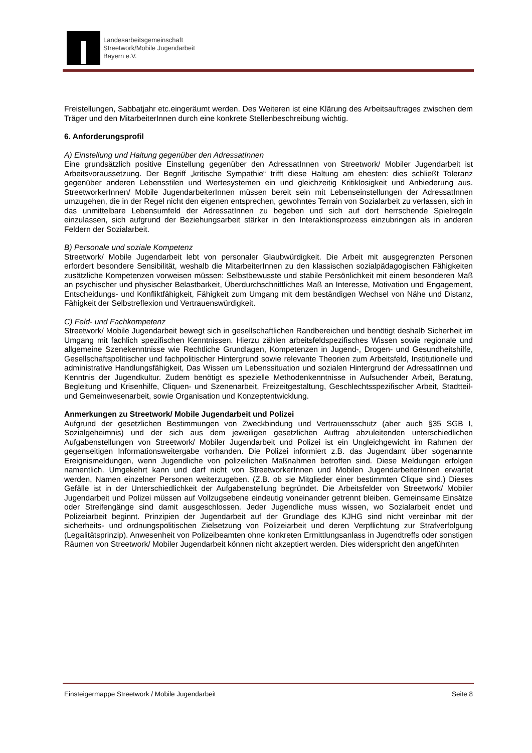Landesarbeitsgemeinschaft
Streetwork/Mobile Jugendarbeit
Bayern e.V.
Freistellungen, Sabbatjahr etc.eingeräumt werden. Des Weiteren ist eine Klärung des Arbeitsauftrages zwischen dem Träger und den MitarbeiterInnen durch eine konkrete Stellenbeschreibung wichtig.
6. Anforderungsprofil
A) Einstellung und Haltung gegenüber den AdressatInnen
Eine grundsätzlich positive Einstellung gegenüber den AdressatInnen von Streetwork/ Mobiler Jugendarbeit ist Arbeitsvoraussetzung. Der Begriff „kritische Sympathie“ trifft diese Haltung am ehesten: dies schließt Toleranz gegenüber anderen Lebensstilen und Wertesystemen ein und gleichzeitig Kritiklosigkeit und Anbiederung aus. StreetworkerInnen/ Mobile JugendarbeiterInnen müssen bereit sein mit Lebenseinstellungen der AdressatInnen umzugehen, die in der Regel nicht den eigenen entsprechen, gewohntes Terrain von Sozialarbeit zu verlassen, sich in das unmittelbare Lebensumfeld der AdressatInnen zu begeben und sich auf dort herrschende Spielregeln einzulassen, sich aufgrund der Beziehungsarbeit stärker in den Interaktionsprozess einzubringen als in anderen Feldern der Sozialarbeit.
B) Personale und soziale Kompetenz
Streetwork/ Mobile Jugendarbeit lebt von personaler Glaubwürdigkeit. Die Arbeit mit ausgegrenzten Personen erfordert besondere Sensibilität, weshalb die MitarbeiterInnen zu den klassischen sozialpädagogischen Fähigkeiten zusätzliche Kompetenzen vorweisen müssen: Selbstbewusste und stabile Persönlichkeit mit einem besonderen Maß an psychischer und physischer Belastbarkeit, Überdurchschnittliches Maß an Interesse, Motivation und Engagement, Entscheidungs- und Konfliktfähigkeit, Fähigkeit zum Umgang mit dem beständigen Wechsel von Nähe und Distanz, Fähigkeit der Selbstreflexion und Vertrauenswürdigkeit.
C) Feld- und Fachkompetenz
Streetwork/ Mobile Jugendarbeit bewegt sich in gesellschaftlichen Randbereichen und benötigt deshalb Sicherheit im Umgang mit fachlich spezifischen Kenntnissen. Hierzu zählen arbeitsfeldspezifisches Wissen sowie regionale und allgemeine Szenekenntnisse wie Rechtliche Grundlagen, Kompetenzen in Jugend-, Drogen- und Gesundheitshilfe, Gesellschaftspolitischer und fachpolitischer Hintergrund sowie relevante Theorien zum Arbeitsfeld, Institutionelle und administrative Handlungsfähigkeit, Das Wissen um Lebenssituation und sozialen Hintergrund der AdressatInnen und Kenntnis der Jugendkultur. Zudem benötigt es spezielle Methodenkenntnisse in Aufsuchender Arbeit, Beratung, Begleitung und Krisenhilfe, Cliquen- und Szenenarbeit, Freizeitgestaltung, Geschlechtsspezifischer Arbeit, Stadtteil- und Gemeinwesenarbeit, sowie Organisation und Konzeptentwicklung.
Anmerkungen zu Streetwork/ Mobile Jugendarbeit und Polizei
Aufgrund der gesetzlichen Bestimmungen von Zweckbindung und Vertrauensschutz (aber auch §35 SGB I, Sozialgeheimnis) und der sich aus dem jeweiligen gesetzlichen Auftrag abzuleitenden unterschiedlichen Aufgabenstellungen von Streetwork/ Mobiler Jugendarbeit und Polizei ist ein Ungleichgewicht im Rahmen der gegenseitigen Informationsweitergabe vorhanden. Die Polizei informiert z.B. das Jugendamt über sogenannte Ereignismeldungen, wenn Jugendliche von polizeilichen Maßnahmen betroffen sind. Diese Meldungen erfolgen namentlich. Umgekehrt kann und darf nicht von StreetworkerInnen und Mobilen JugendarbeiterInnen erwartet werden, Namen einzelner Personen weiterzugeben. (Z.B. ob sie Mitglieder einer bestimmten Clique sind.) Dieses Gefälle ist in der Unterschiedlichkeit der Aufgabenstellung begründet. Die Arbeitsfelder von Streetwork/ Mobiler Jugendarbeit und Polizei müssen auf Vollzugsebene eindeutig voneinander getrennt bleiben. Gemeinsame Einsätze oder Streifengänge sind damit ausgeschlossen. Jeder Jugendliche muss wissen, wo Sozialarbeit endet und Polizeiarbeit beginnt. Prinzipien der Jugendarbeit auf der Grundlage des KJHG sind nicht vereinbar mit der sicherheits- und ordnungspolitischen Zielsetzung von Polizeiarbeit und deren Verpflichtung zur Strafverfolgung (Legalitätsprinzip). Anwesenheit von Polizeibeamten ohne konkreten Ermittlungsanlass in Jugendtreffs oder sonstigen Räumen von Streetwork/ Mobiler Jugendarbeit können nicht akzeptiert werden. Dies widerspricht den angeführten
Einsteigermappe Streetwork / Mobile Jugendarbeit Seite 8